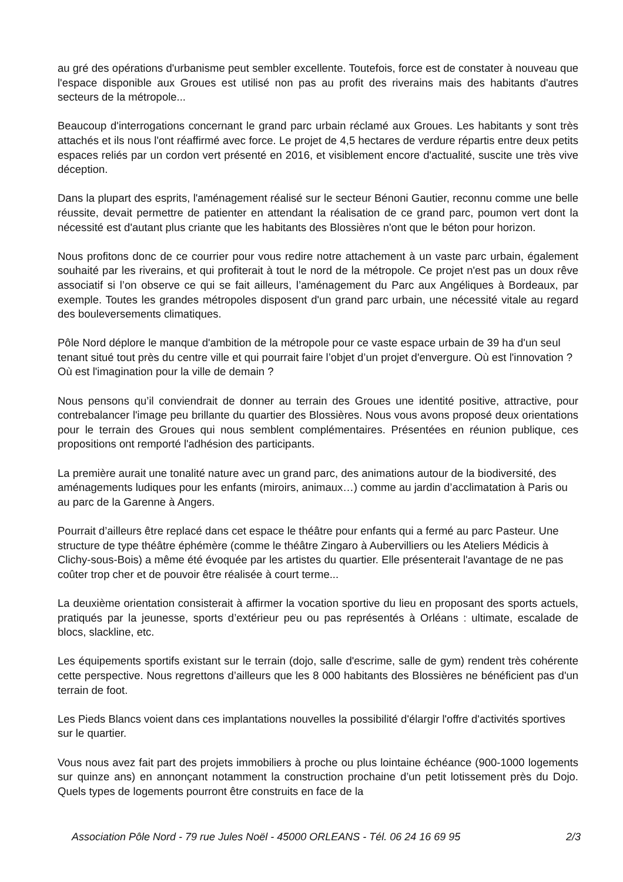au gré des opérations d'urbanisme peut sembler excellente. Toutefois, force est de constater à nouveau que l'espace disponible aux Groues est utilisé non pas au profit des riverains mais des habitants d'autres secteurs de la métropole...
Beaucoup d'interrogations concernant le grand parc urbain réclamé aux Groues. Les habitants y sont très attachés et ils nous l'ont réaffirmé avec force. Le projet de 4,5 hectares de verdure répartis entre deux petits espaces reliés par un cordon vert présenté en 2016, et visiblement encore d'actualité, suscite une très vive déception.
Dans la plupart des esprits, l'aménagement réalisé sur le secteur Bénoni Gautier, reconnu comme une belle réussite, devait permettre de patienter en attendant la réalisation de ce grand parc, poumon vert dont la nécessité est d'autant plus criante que les habitants des Blossières n'ont que le béton pour horizon.
Nous profitons donc de ce courrier pour vous redire notre attachement à un vaste parc urbain, également souhaité par les riverains, et qui profiterait à tout le nord de la métropole. Ce projet n'est pas un doux rêve associatif si l’on observe ce qui se fait ailleurs, l’aménagement du Parc aux Angéliques à Bordeaux, par exemple. Toutes les grandes métropoles disposent d'un grand parc urbain, une nécessité vitale au regard des bouleversements climatiques.
Pôle Nord déplore le manque d'ambition de la métropole pour ce vaste espace urbain de 39 ha d'un seul tenant situé tout près du centre ville et qui pourrait faire l’objet d’un projet d'envergure. Où est l'innovation ? Où est l'imagination pour la ville de demain ?
Nous pensons qu’il conviendrait de donner au terrain des Groues une identité positive, attractive, pour contrebalancer l'image peu brillante du quartier des Blossières. Nous vous avons proposé deux orientations pour le terrain des Groues qui nous semblent complémentaires. Présentées en réunion publique, ces propositions ont remporté l'adhésion des participants.
La première aurait une tonalité nature avec un grand parc, des animations autour de la biodiversité, des aménagements ludiques pour les enfants (miroirs, animaux…) comme au jardin d’acclimatation à Paris ou au parc de la Garenne à Angers.
Pourrait d’ailleurs être replacé dans cet espace le théâtre pour enfants qui a fermé au parc Pasteur. Une structure de type théâtre éphémère (comme le théâtre Zingaro à Aubervilliers ou les Ateliers Médicis à Clichy-sous-Bois) a même été évoquée par les artistes du quartier. Elle présenterait l'avantage de ne pas coûter trop cher et de pouvoir être réalisée à court terme...
La deuxième orientation consisterait à affirmer la vocation sportive du lieu en proposant des sports actuels, pratiqués par la jeunesse, sports d’extérieur peu ou pas représentés à Orléans : ultimate, escalade de blocs, slackline, etc.
Les équipements sportifs existant sur le terrain (dojo, salle d'escrime, salle de gym) rendent très cohérente cette perspective. Nous regrettons d’ailleurs que les 8 000 habitants des Blossières ne bénéficient pas d'un terrain de foot.
Les Pieds Blancs voient dans ces implantations nouvelles la possibilité d'élargir l'offre d'activités sportives sur le quartier.
Vous nous avez fait part des projets immobiliers à proche ou plus lointaine échéance (900-1000 logements sur quinze ans) en annonçant notamment la construction prochaine d’un petit lotissement près du Dojo. Quels types de logements pourront être construits en face de la
Association Pôle Nord - 79 rue Jules Noël - 45000 ORLEANS - Tél. 06 24 16 69 95 2/3